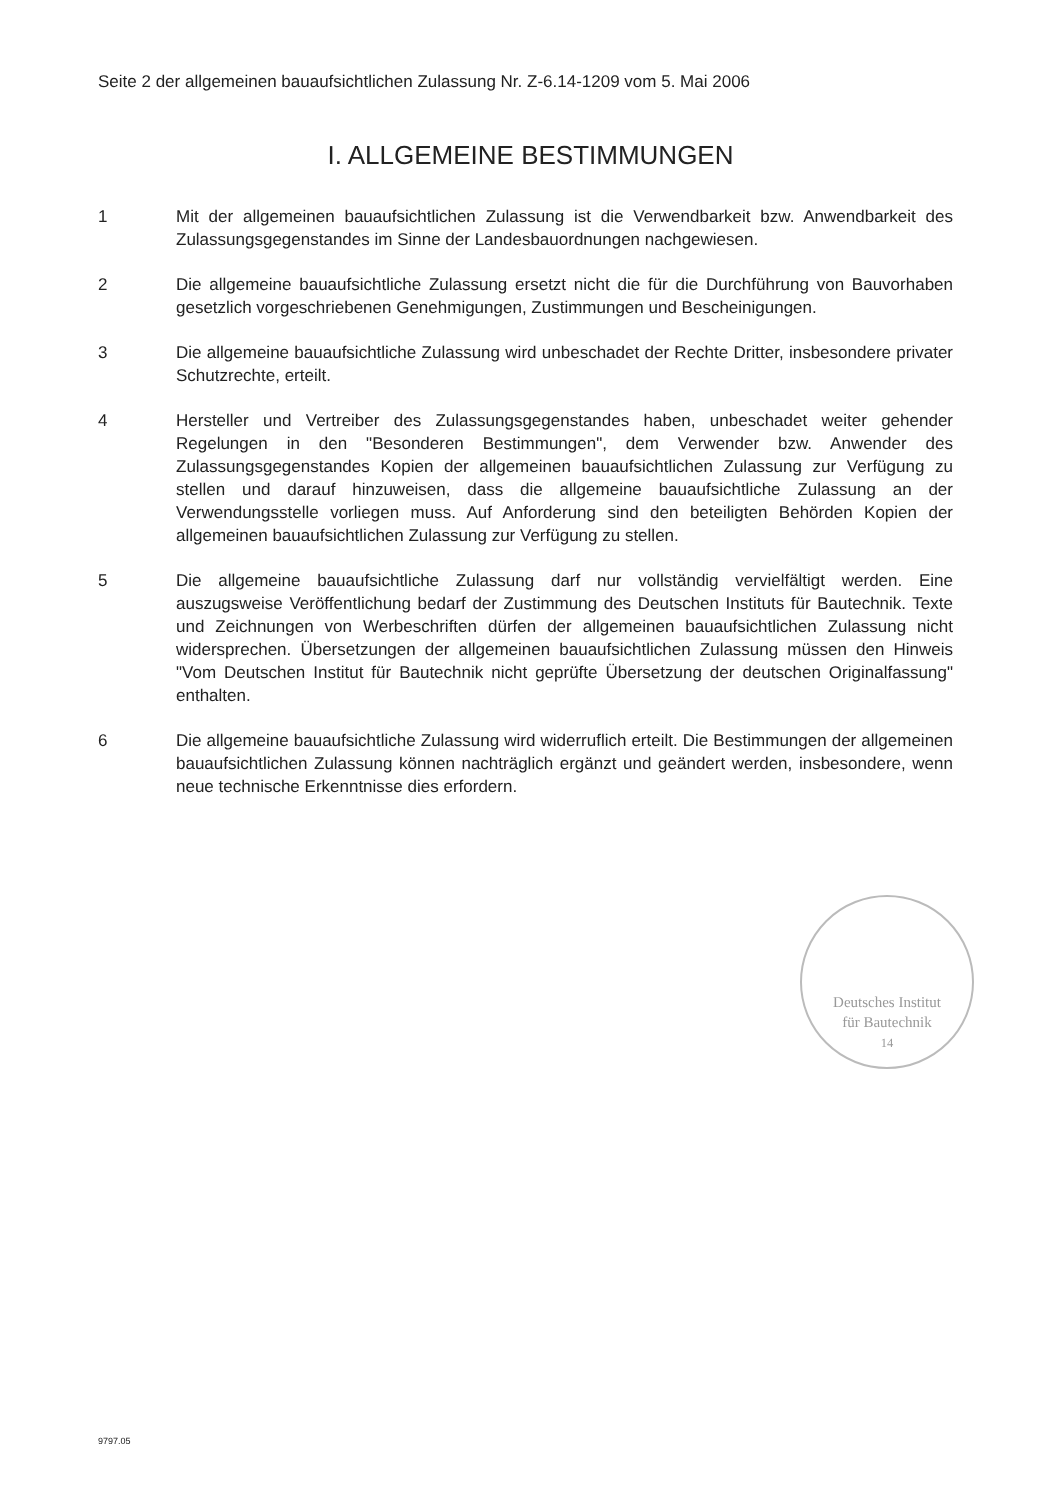Seite 2 der allgemeinen bauaufsichtlichen Zulassung Nr. Z-6.14-1209 vom 5. Mai 2006
I. ALLGEMEINE BESTIMMUNGEN
1 Mit der allgemeinen bauaufsichtlichen Zulassung ist die Verwendbarkeit bzw. Anwendbarkeit des Zulassungsgegenstandes im Sinne der Landesbauordnungen nachgewiesen.
2 Die allgemeine bauaufsichtliche Zulassung ersetzt nicht die für die Durchführung von Bauvorhaben gesetzlich vorgeschriebenen Genehmigungen, Zustimmungen und Bescheinigungen.
3 Die allgemeine bauaufsichtliche Zulassung wird unbeschadet der Rechte Dritter, insbesondere privater Schutzrechte, erteilt.
4 Hersteller und Vertreiber des Zulassungsgegenstandes haben, unbeschadet weiter gehender Regelungen in den "Besonderen Bestimmungen", dem Verwender bzw. Anwender des Zulassungsgegenstandes Kopien der allgemeinen bauaufsichtlichen Zulassung zur Verfügung zu stellen und darauf hinzuweisen, dass die allgemeine bauaufsichtliche Zulassung an der Verwendungsstelle vorliegen muss. Auf Anforderung sind den beteiligten Behörden Kopien der allgemeinen bauaufsichtlichen Zulassung zur Verfügung zu stellen.
5 Die allgemeine bauaufsichtliche Zulassung darf nur vollständig vervielfältigt werden. Eine auszugsweise Veröffentlichung bedarf der Zustimmung des Deutschen Instituts für Bautechnik. Texte und Zeichnungen von Werbeschriften dürfen der allgemeinen bauaufsichtlichen Zulassung nicht widersprechen. Übersetzungen der allgemeinen bauaufsichtlichen Zulassung müssen den Hinweis "Vom Deutschen Institut für Bautechnik nicht geprüfte Übersetzung der deutschen Originalfassung" enthalten.
6 Die allgemeine bauaufsichtliche Zulassung wird widerruflich erteilt. Die Bestimmungen der allgemeinen bauaufsichtlichen Zulassung können nachträglich ergänzt und geändert werden, insbesondere, wenn neue technische Erkenntnisse dies erfordern.
Deutsches Institut
für Bautechnik
14
9797.05